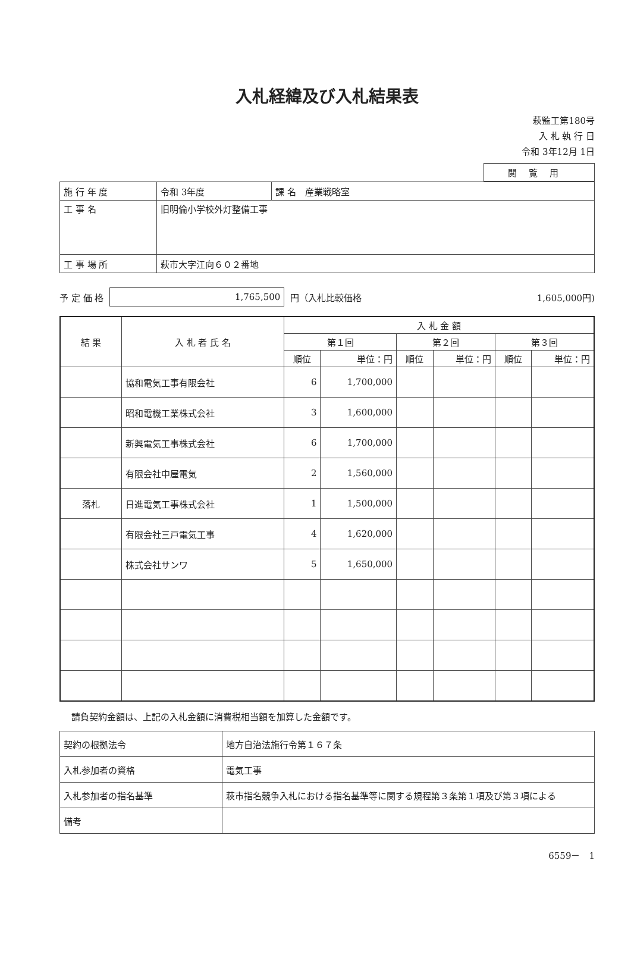入札経緯及び入札結果表
萩監工第180号
入 札 執 行 日
令和 3年12月 1日
閲覧用
| 施 行 年 度 | 令和 3年度 | 課 名 産業戦略室 |
| 工 事 名 | 旧明倫小学校外灯整備工事 | |
| 工 事 場 所 | 萩市大字江向６０２番地 | |
予 定 価 格 1,765,500 円（入札比較価格 1,605,000円)
| 結 果 | 入 札 者 氏 名 | 入 札 金 額 | | | | | |
| --- | --- | --- | --- | --- | --- | --- | --- |
| | | 第１回 | | 第２回 | | 第３回 | |
| | | 順位 | 単位：円 | 順位 | 単位：円 | 順位 | 単位：円 |
| | 協和電気工事有限会社 | 6 | 1,700,000 | | | | |
| | 昭和電機工業株式会社 | 3 | 1,600,000 | | | | |
| | 新興電気工事株式会社 | 6 | 1,700,000 | | | | |
| | 有限会社中屋電気 | 2 | 1,560,000 | | | | |
| 落札 | 日進電気工事株式会社 | 1 | 1,500,000 | | | | |
| | 有限会社三戸電気工事 | 4 | 1,620,000 | | | | |
| | 株式会社サンワ | 5 | 1,650,000 | | | | |
請負契約金額は、上記の入札金額に消費税相当額を加算した金額です。
| 契約の根拠法令 | 地方自治法施行令第１６７条 |
| 入札参加者の資格 | 電気工事 |
| 入札参加者の指名基準 | 萩市指名競争入札における指名基準等に関する規程第３条第１項及び第３項による |
| 備考 | |
6559－　1